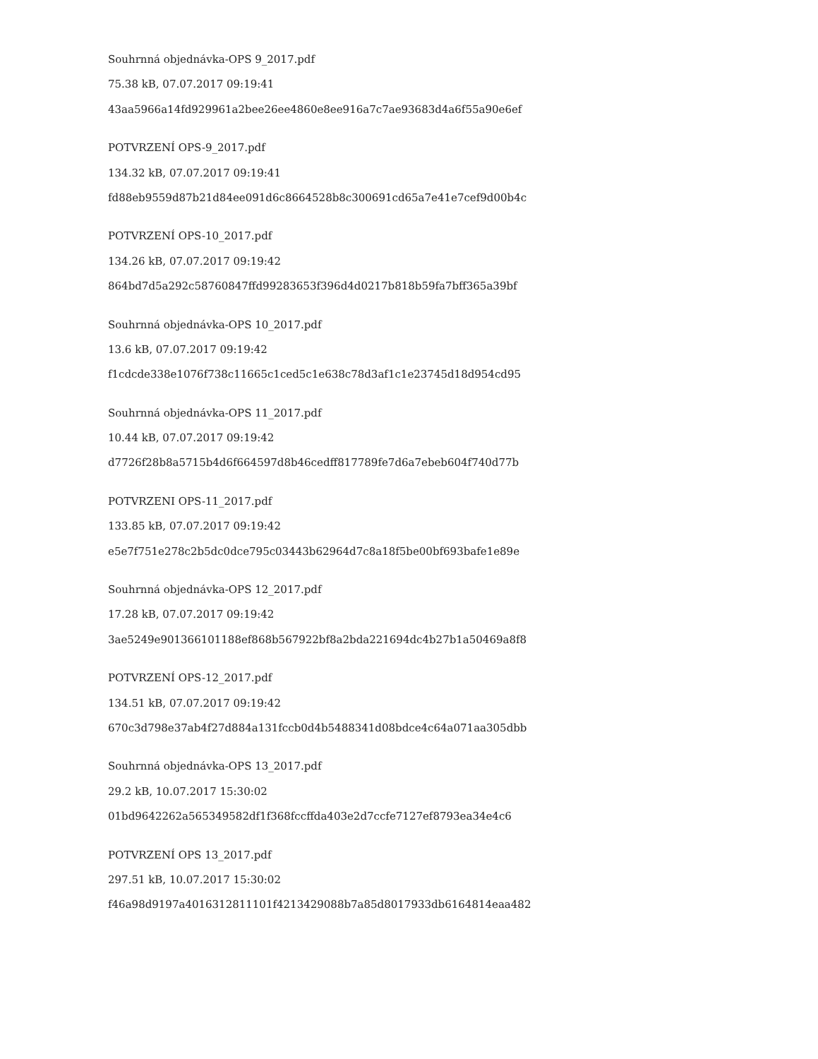Souhrnná objednávka-OPS 9_2017.pdf
75.38 kB, 07.07.2017 09:19:41
43aa5966a14fd929961a2bee26ee4860e8ee916a7c7ae93683d4a6f55a90e6ef
POTVRZENÍ OPS-9_2017.pdf
134.32 kB, 07.07.2017 09:19:41
fd88eb9559d87b21d84ee091d6c8664528b8c300691cd65a7e41e7cef9d00b4c
POTVRZENÍ OPS-10_2017.pdf
134.26 kB, 07.07.2017 09:19:42
864bd7d5a292c58760847ffd99283653f396d4d0217b818b59fa7bff365a39bf
Souhrnná objednávka-OPS 10_2017.pdf
13.6 kB, 07.07.2017 09:19:42
f1cdcde338e1076f738c11665c1ced5c1e638c78d3af1c1e23745d18d954cd95
Souhrnná objednávka-OPS 11_2017.pdf
10.44 kB, 07.07.2017 09:19:42
d7726f28b8a5715b4d6f664597d8b46cedff817789fe7d6a7ebeb604f740d77b
POTVRZENI OPS-11_2017.pdf
133.85 kB, 07.07.2017 09:19:42
e5e7f751e278c2b5dc0dce795c03443b62964d7c8a18f5be00bf693bafe1e89e
Souhrnná objednávka-OPS 12_2017.pdf
17.28 kB, 07.07.2017 09:19:42
3ae5249e901366101188ef868b567922bf8a2bda221694dc4b27b1a50469a8f8
POTVRZENÍ OPS-12_2017.pdf
134.51 kB, 07.07.2017 09:19:42
670c3d798e37ab4f27d884a131fccb0d4b5488341d08bdce4c64a071aa305dbb
Souhrnná objednávka-OPS 13_2017.pdf
29.2 kB, 10.07.2017 15:30:02
01bd9642262a565349582df1f368fccffda403e2d7ccfe7127ef8793ea34e4c6
POTVRZENÍ OPS 13_2017.pdf
297.51 kB, 10.07.2017 15:30:02
f46a98d9197a4016312811101f4213429088b7a85d8017933db6164814eaa482